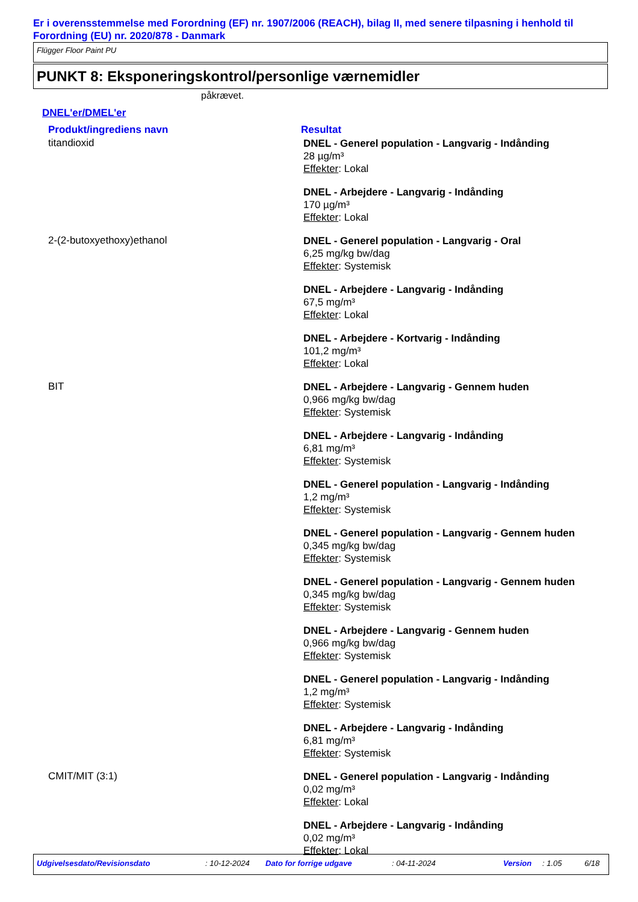Er i overensstemmelse med Forordning (EF) nr. 1907/2006 (REACH), bilag II, med senere tilpasning i henhold til Forordning (EU) nr. 2020/878 - Danmark
Flügger Floor Paint PU
PUNKT 8: Eksponeringskontrol/personlige værnemidler
påkrævet.
DNEL'er/DMEL'er
| Produkt/ingrediens navn | Resultat |
| --- | --- |
| titandioxid | DNEL - Generel population - Langvarig - Indånding 28 µg/m³ Effekter : Lokal DNEL - Arbejdere - Langvarig - Indånding 170 µg/m³ Effekter : Lokal |
| 2-(2-butoxyethoxy)ethanol | DNEL - Generel population - Langvarig - Oral 6,25 mg/kg bw/dag Effekter : Systemisk DNEL - Arbejdere - Langvarig - Indånding 67,5 mg/m³ Effekter : Lokal DNEL - Arbejdere - Kortvarig - Indånding 101,2 mg/m³ Effekter : Lokal |
| BIT | DNEL - Arbejdere - Langvarig - Gennem huden 0,966 mg/kg bw/dag Effekter : Systemisk DNEL - Arbejdere - Langvarig - Indånding 6,81 mg/m³ Effekter : Systemisk DNEL - Generel population - Langvarig - Indånding 1,2 mg/m³ Effekter : Systemisk DNEL - Generel population - Langvarig - Gennem huden 0,345 mg/kg bw/dag Effekter : Systemisk DNEL - Generel population - Langvarig - Gennem huden 0,345 mg/kg bw/dag Effekter : Systemisk DNEL - Arbejdere - Langvarig - Gennem huden 0,966 mg/kg bw/dag Effekter : Systemisk DNEL - Generel population - Langvarig - Indånding 1,2 mg/m³ Effekter : Systemisk DNEL - Arbejdere - Langvarig - Indånding 6,81 mg/m³ Effekter : Systemisk |
| CMIT/MIT (3:1) | DNEL - Generel population - Langvarig - Indånding 0,02 mg/m³ Effekter : Lokal DNEL - Arbejdere - Langvarig - Indånding 0,02 mg/m³ Effekter : Lokal |
Udgivelsesdato/Revisionsdato: 10-12-2024 Dato for forrige udgave: 04-11-2024 Version: 1.05 6/18